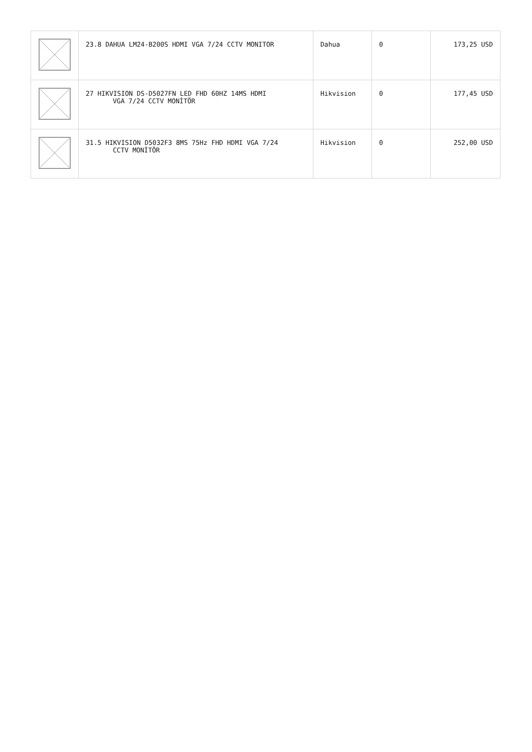| | 23.8 DAHUA LM24-B200S HDMI VGA 7/24 CCTV MONITOR | Dahua | 0 | 173,25 USD |
| | 27 HIKVISION DS-D5027FN LED FHD 60HZ 14MS HDMI VGA 7/24 CCTV MONİTÖR | Hikvision | 0 | 177,45 USD |
| | 31.5 HIKVISION D5032F3 8MS 75Hz FHD HDMI VGA 7/24 CCTV MONİTÖR | Hikvision | 0 | 252,00 USD |